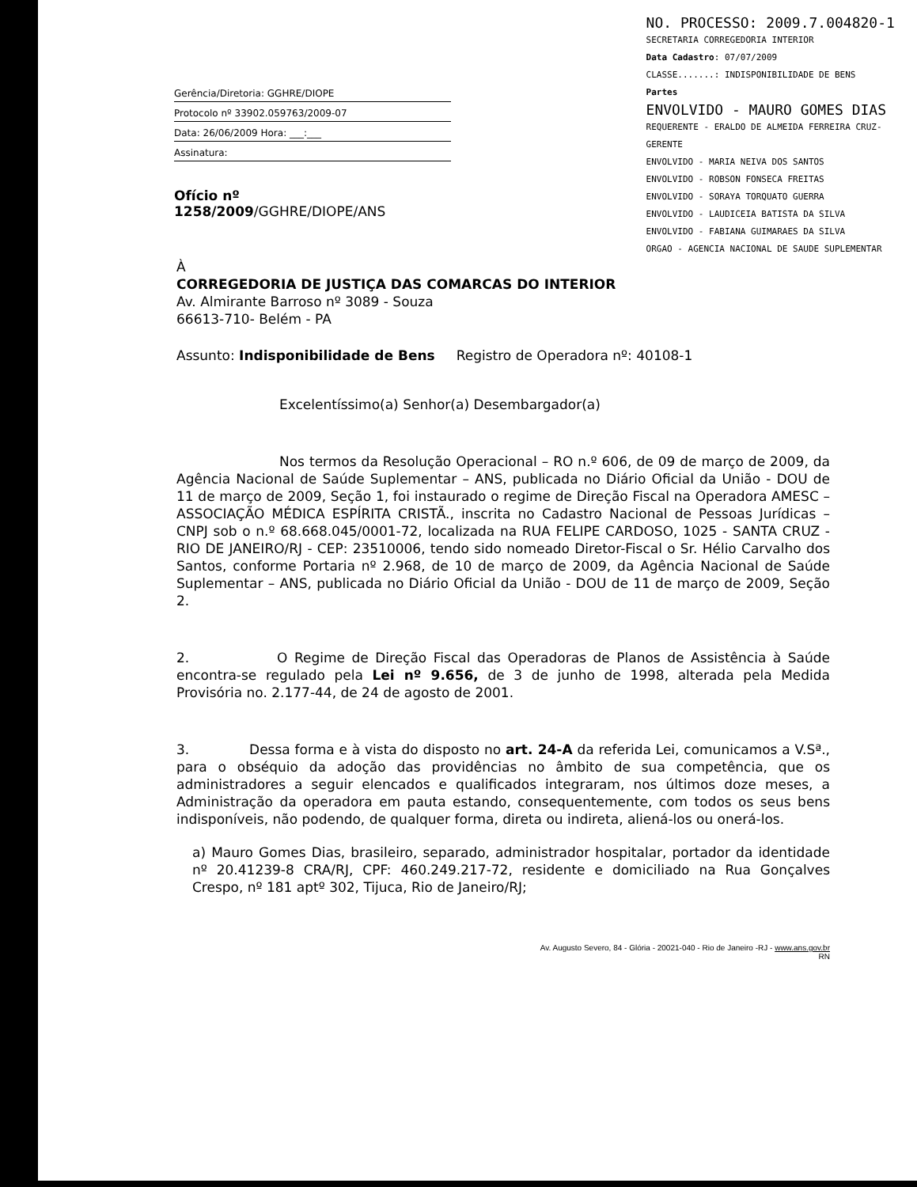Gerência/Diretoria: GGHRE/DIOPE
Protocolo nº 33902.059763/2009-07
Data: 26/06/2009 Hora: ___:___
Assinatura:
Ofício nº 1258/2009/GGHRE/DIOPE/ANS
NO. PROCESSO: 2009.7.004820-1
SECRETARIA CORREGEDORIA INTERIOR
Data Cadastro: 07/07/2009
CLASSE.......: INDISPONIBILIDADE DE BENS
Partes
ENVOLVIDO - MAURO GOMES DIAS
REQUERENTE - ERALDO DE ALMEIDA FERREIRA CRUZ-GERENTE
ENVOLVIDO - MARIA NEIVA DOS SANTOS
ENVOLVIDO - ROBSON FONSECA FREITAS
ENVOLVIDO - SORAYA TORQUATO GUERRA
ENVOLVIDO - LAUDICEIA BATISTA DA SILVA
ENVOLVIDO - FABIANA GUIMARAES DA SILVA
ORGAO - AGENCIA NACIONAL DE SAUDE SUPLEMENTAR
À
CORREGEDORIA DE JUSTIÇA DAS COMARCAS DO INTERIOR
Av. Almirante Barroso nº 3089 - Souza
66613-710- Belém - PA
Assunto: Indisponibilidade de Bens Registro de Operadora nº: 40108-1
Excelentíssimo(a) Senhor(a) Desembargador(a)
Nos termos da Resolução Operacional – RO n.º 606, de 09 de março de 2009, da Agência Nacional de Saúde Suplementar – ANS, publicada no Diário Oficial da União - DOU de 11 de março de 2009, Seção 1, foi instaurado o regime de Direção Fiscal na Operadora AMESC – ASSOCIAÇÃO MÉDICA ESPÍRITA CRISTÃ., inscrita no Cadastro Nacional de Pessoas Jurídicas – CNPJ sob o n.º 68.668.045/0001-72, localizada na RUA FELIPE CARDOSO, 1025 - SANTA CRUZ - RIO DE JANEIRO/RJ - CEP: 23510006, tendo sido nomeado Diretor-Fiscal o Sr. Hélio Carvalho dos Santos, conforme Portaria nº 2.968, de 10 de março de 2009, da Agência Nacional de Saúde Suplementar – ANS, publicada no Diário Oficial da União - DOU de 11 de março de 2009, Seção 2.
2. O Regime de Direção Fiscal das Operadoras de Planos de Assistência à Saúde encontra-se regulado pela Lei nº 9.656, de 3 de junho de 1998, alterada pela Medida Provisória no. 2.177-44, de 24 de agosto de 2001.
3. Dessa forma e à vista do disposto no art. 24-A da referida Lei, comunicamos a V.Sª., para o obséquio da adoção das providências no âmbito de sua competência, que os administradores a seguir elencados e qualificados integraram, nos últimos doze meses, a Administração da operadora em pauta estando, consequentemente, com todos os seus bens indisponíveis, não podendo, de qualquer forma, direta ou indireta, aliená-los ou onerá-los.
a) Mauro Gomes Dias, brasileiro, separado, administrador hospitalar, portador da identidade nº 20.41239-8 CRA/RJ, CPF: 460.249.217-72, residente e domiciliado na Rua Gonçalves Crespo, nº 181 aptº 302, Tijuca, Rio de Janeiro/RJ;
Av. Augusto Severo, 84 - Glória - 20021-040 - Rio de Janeiro -RJ - www.ans.gov.br
RN